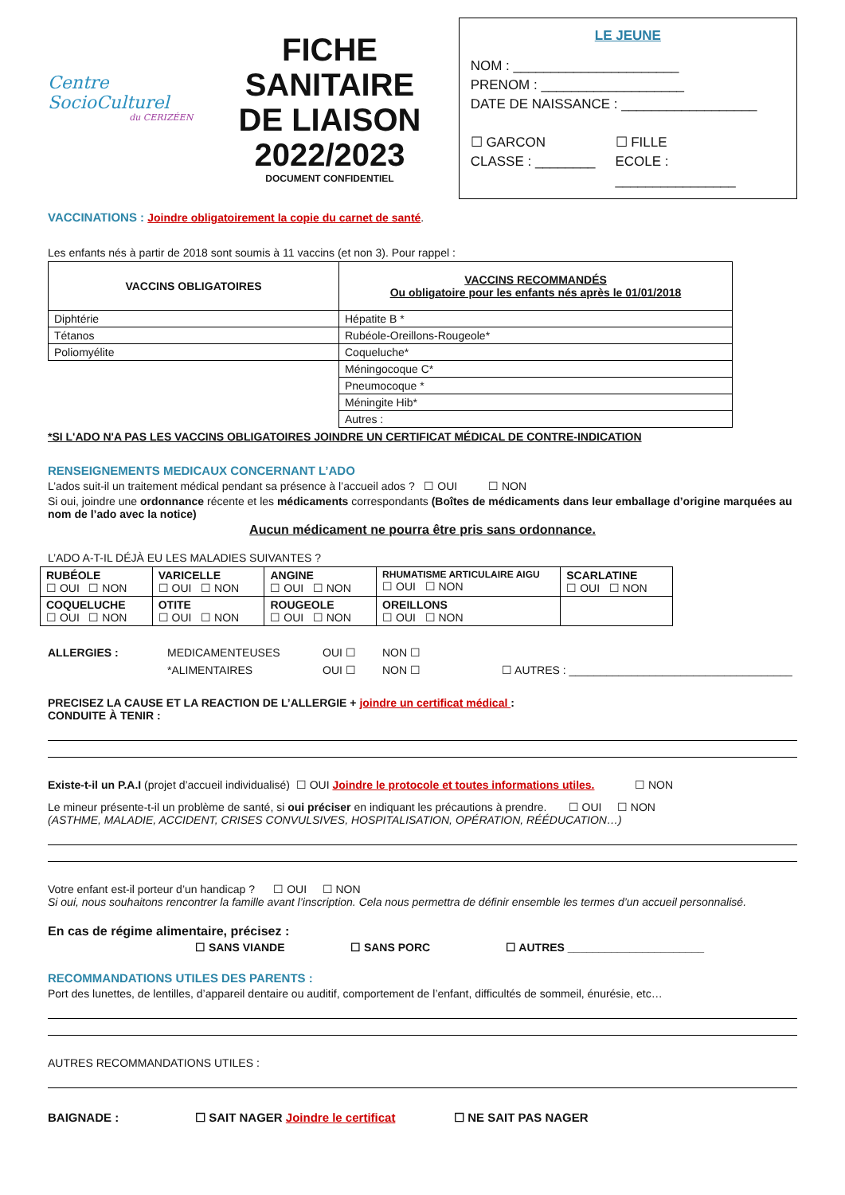Centre SocioCulturel
du CERIZÉEN
FICHE
SANITAIRE
DE LIAISON
2022/2023
DOCUMENT CONFIDENTIEL
LE JEUNE
NOM : ______________________
PRENOM : ___________________
DATE DE NAISSANCE : __________________
☐ GARCON
CLASSE : ________
☐ FILLE
ECOLE : ________________
VACCINATIONS : Joindre obligatoirement la copie du carnet de santé.
Les enfants nés à partir de 2018 sont soumis à 11 vaccins (et non 3). Pour rappel :
| VACCINS OBLIGATOIRES | VACCINS RECOMMANDÉS Ou obligatoire pour les enfants nés après le 01/01/2018 |
| --- | --- |
| Diphtérie | Hépatite B * |
| Tétanos | Rubéole-Oreillons-Rougeole* |
| Poliomyélite | Coqueluche* |
| | Méningocoque C* |
| | Pneumocoque * |
| | Méningite Hib* |
| | Autres : |
*SI L'ADO N'A PAS LES VACCINS OBLIGATOIRES JOINDRE UN CERTIFICAT MÉDICAL DE CONTRE-INDICATION
RENSEIGNEMENTS MEDICAUX CONCERNANT L’ADO
L’ados suit-il un traitement médical pendant sa présence à l’accueil ados ? ☐ OUI ☐ NON
Si oui, joindre une ordonnance récente et les médicaments correspondants (Boîtes de médicaments dans leur emballage d’origine marquées au nom de l’ado avec la notice)
Aucun médicament ne pourra être pris sans ordonnance.
L’ADO A-T-IL DÉJÀ EU LES MALADIES SUIVANTES ?
| RUBÉOLE ☐ OUI ☐ NON | VARICELLE ☐ OUI ☐ NON | ANGINE ☐ OUI ☐ NON | RHUMATISME ARTICULAIRE AIGU ☐ OUI ☐ NON | SCARLATINE ☐ OUI ☐ NON |
| COQUELUCHE ☐ OUI ☐ NON | OTITE ☐ OUI ☐ NON | ROUGEOLE ☐ OUI ☐ NON | OREILLONS ☐ OUI ☐ NON | |
ALLERGIES : MEDICAMENTEUSES
*ALIMENTAIRES
OUI ☐
OUI ☐
NON ☐
NON ☐
☐ AUTRES : ____________________________________
PRECISEZ LA CAUSE ET LA REACTION DE L’ALLERGIE + joindre un certificat médical :
CONDUITE À TENIR :
Existe-t-il un P.A.I (projet d’accueil individualisé) ☐ OUI Joindre le protocole et toutes informations utiles. ☐ NON
Le mineur présente-t-il un problème de santé, si oui préciser en indiquant les précautions à prendre. ☐ OUI ☐ NON
(ASTHME, MALADIE, ACCIDENT, CRISES CONVULSIVES, HOSPITALISATION, OPÉRATION, RÉÉDUCATION…)
Votre enfant est-il porteur d’un handicap ? ☐ OUI ☐ NON
Si oui, nous souhaitons rencontrer la famille avant l’inscription. Cela nous permettra de définir ensemble les termes d’un accueil personnalisé.
En cas de régime alimentaire, précisez :
☐ SANS VIANDE ☐ SANS PORC ☐ AUTRES ______________________
RECOMMANDATIONS UTILES DES PARENTS :
Port des lunettes, de lentilles, d’appareil dentaire ou auditif, comportement de l’enfant, difficultés de sommeil, énurésie, etc…
AUTRES RECOMMANDATIONS UTILES :
BAIGNADE : ☐ SAIT NAGER Joindre le certificat ☐ NE SAIT PAS NAGER